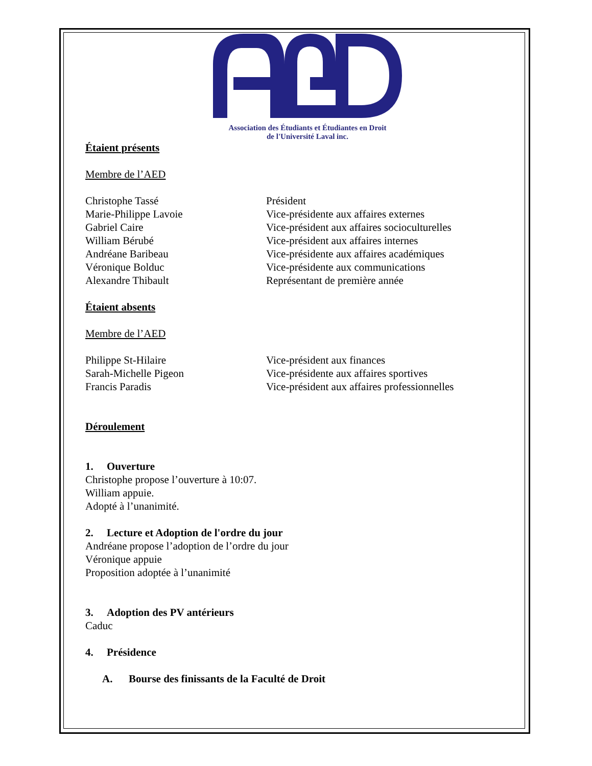Association des Étudiants et Étudiantes en Droit
de l'Université Laval inc.
Étaient présents
Membre de l’AED
Christophe Tassé Président
Marie-Philippe Lavoie Vice-présidente aux affaires externes
Gabriel Caire Vice-président aux affaires socioculturelles
William Bérubé Vice-président aux affaires internes
Andréane Baribeau Vice-présidente aux affaires académiques
Véronique Bolduc Vice-présidente aux communications
Alexandre Thibault Représentant de première année
Étaient absents
Membre de l’AED
Philippe St-Hilaire Vice-président aux finances
Sarah-Michelle Pigeon Vice-présidente aux affaires sportives
Francis Paradis Vice-président aux affaires professionnelles
Déroulement
1. Ouverture
Christophe propose l’ouverture à 10:07.
William appuie.
Adopté à l’unanimité.
2. Lecture et Adoption de l'ordre du jour
Andréane propose l’adoption de l’ordre du jour
Véronique appuie
Proposition adoptée à l’unanimité
3. Adoption des PV antérieurs
Caduc
4. Présidence
A. Bourse des finissants de la Faculté de Droit